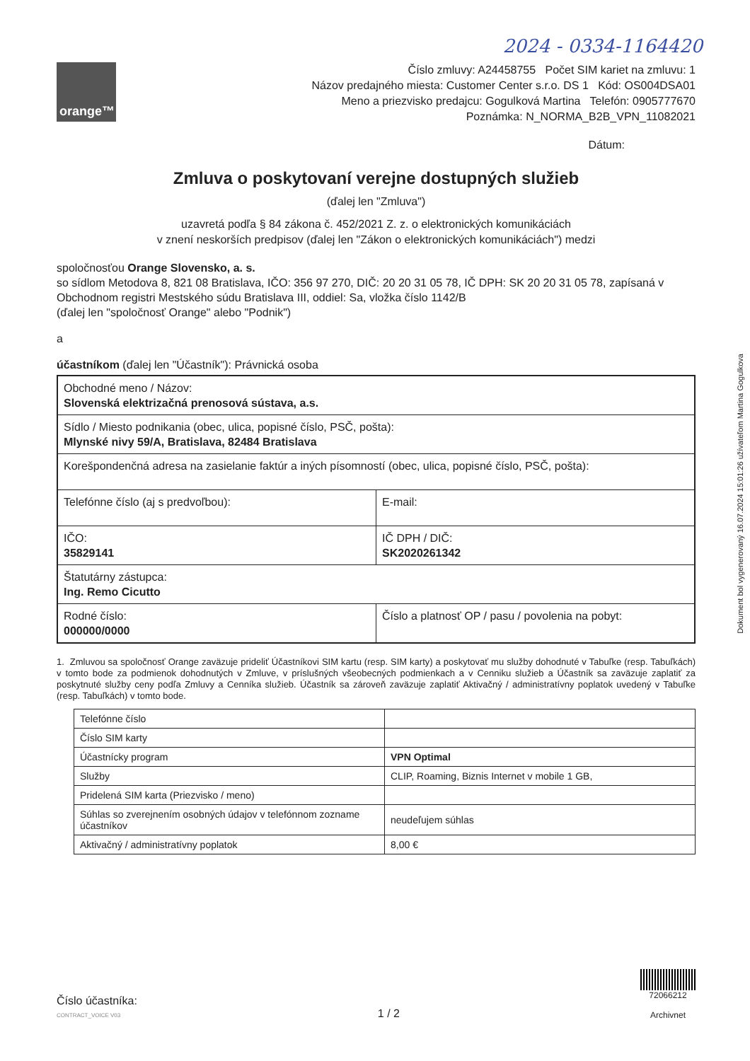2024 - 0334-1164420
orange™
Číslo zmluvy: A24458755 Počet SIM kariet na zmluvu: 1
Názov predajného miesta: Customer Center s.r.o. DS 1 Kód: OS004DSA01
Meno a priezvisko predajcu: Gogulková Martina Telefón: 0905777670
Poznámka: N_NORMA_B2B_VPN_11082021
Dátum:
Zmluva o poskytovaní verejne dostupných služieb
(ďalej len "Zmluva")
uzavretá podľa § 84 zákona č. 452/2021 Z. z. o elektronických komunikáciách
v znení neskorších predpisov (ďalej len "Zákon o elektronických komunikáciách") medzi
spoločnosťou Orange Slovensko, a. s.
so sídlom Metodova 8, 821 08 Bratislava, IČO: 356 97 270, DIČ: 20 20 31 05 78, IČ DPH: SK 20 20 31 05 78, zapísaná v Obchodnom registri Mestského súdu Bratislava III, oddiel: Sa, vložka číslo 1142/B
(ďalej len "spoločnosť Orange" alebo "Podnik")
a
účastníkom (ďalej len "Účastník"): Právnická osoba
| Obchodné meno / Názov: Slovenská elektrizačná prenosová sústava, a.s. | |
| Sídlo / Miesto podnikania (obec, ulica, popisné číslo, PSČ, pošta): Mlynské nivy 59/A, Bratislava, 82484 Bratislava | |
| Korešpondenčná adresa na zasielanie faktúr a iných písomností (obec, ulica, popisné číslo, PSČ, pošta): | |
| Telefónne číslo (aj s predvoľbou): | E-mail: |
| IČO: 35829141 | IČ DPH / DIČ: SK2020261342 |
| Štatutárny zástupca: Ing. Remo Cicutto | |
| Rodné číslo: 000000/0000 | Číslo a platnosť OP / pasu / povolenia na pobyt: |
1. Zmluvou sa spoločnosť Orange zaväzuje prideliť Účastníkovi SIM kartu (resp. SIM karty) a poskytovať mu služby dohodnuté v Tabuľke (resp. Tabuľkách) v tomto bode za podmienok dohodnutých v Zmluve, v príslušných všeobecných podmienkach a v Cenniku služieb a Účastník sa zaväzuje zaplatiť za poskytnuté služby ceny podľa Zmluvy a Cenníka služieb. Účastník sa zároveň zaväzuje zaplatiť Aktivačný / administratívny poplatok uvedený v Tabuľke (resp. Tabuľkách) v tomto bode.
| Telefónne číslo | |
| Číslo SIM karty | |
| Účastnícky program | VPN Optimal |
| Služby | CLIP, Roaming, Biznis Internet v mobile 1 GB, |
| Pridelená SIM karta (Priezvisko / meno) | |
| Súhlas so zverejnením osobných údajov v telefónnom zozname účastníkov | neudeľujem súhlas |
| Aktivačný / administratívny poplatok | 8,00 € |
Dokument bol vygenerovaný 16.07.2024 15:01:26 užívateľom Martina Gogulkova
Číslo účastníka:
CONTRACT_VOICE V03
1 / 2
72066212
Archivnet